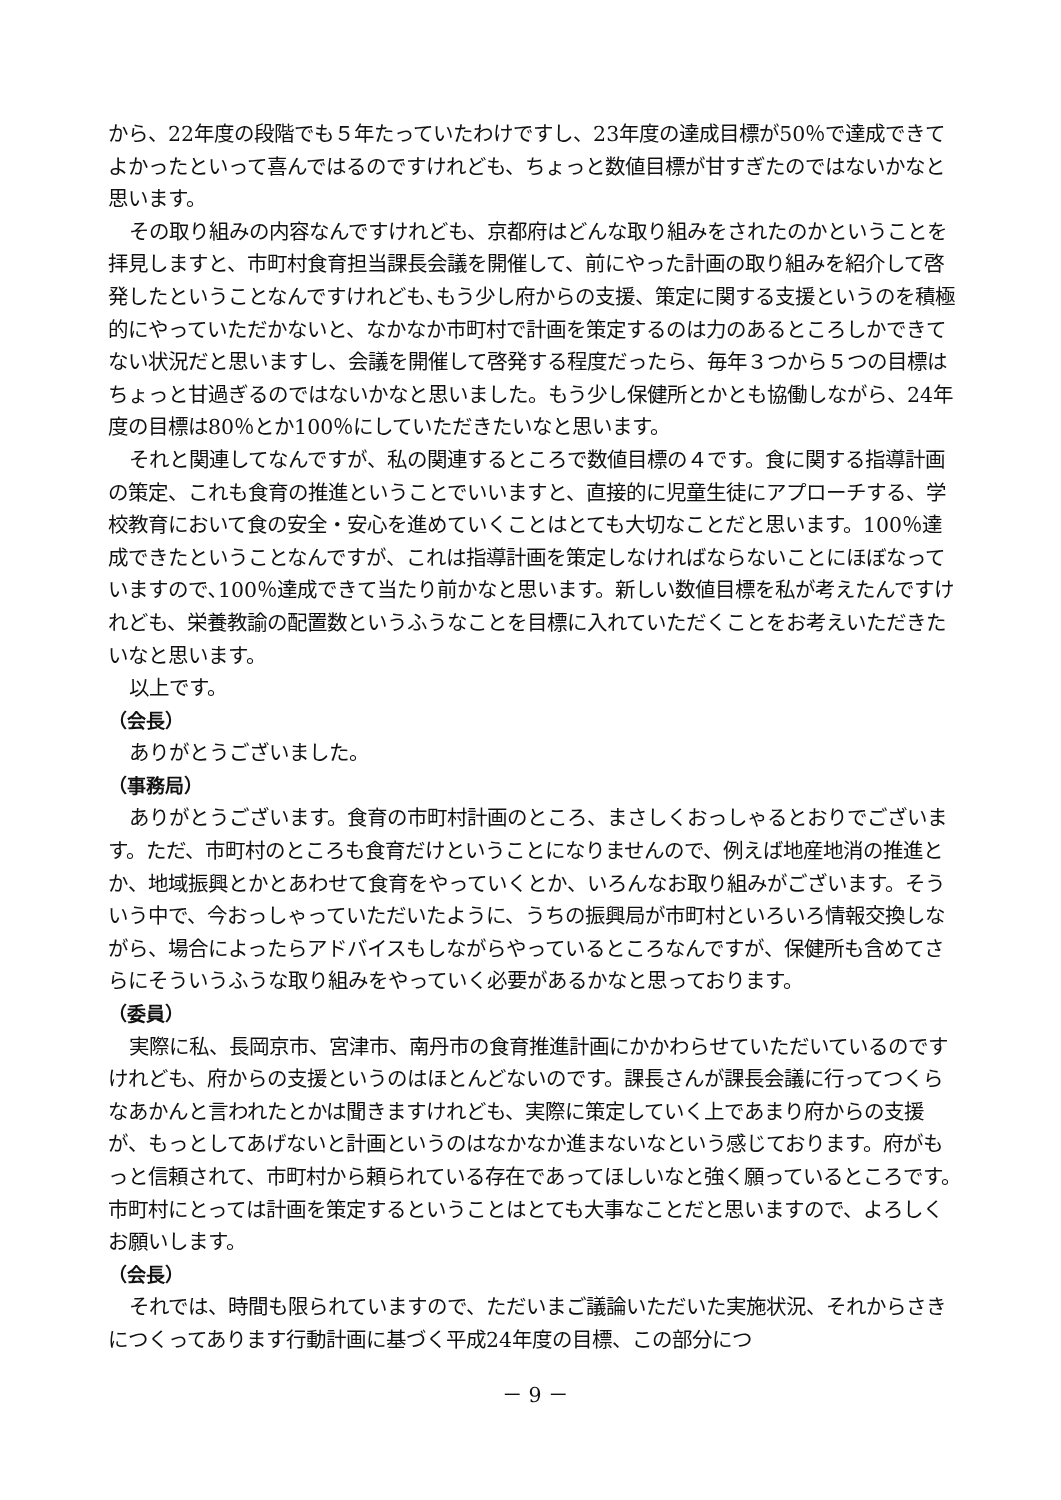から、22年度の段階でも５年たっていたわけですし、23年度の達成目標が50％で達成できてよかったといって喜んではるのですけれども、ちょっと数値目標が甘すぎたのではないかなと思います。
その取り組みの内容なんですけれども、京都府はどんな取り組みをされたのかということを拝見しますと、市町村食育担当課長会議を開催して、前にやった計画の取り組みを紹介して啓発したということなんですけれども､もう少し府からの支援、策定に関する支援というのを積極的にやっていただかないと、なかなか市町村で計画を策定するのは力のあるところしかできてない状況だと思いますし、会議を開催して啓発する程度だったら、毎年３つから５つの目標はちょっと甘過ぎるのではないかなと思いました。もう少し保健所とかとも協働しながら、24年度の目標は80％とか100％にしていただきたいなと思います。
それと関連してなんですが、私の関連するところで数値目標の４です。食に関する指導計画の策定、これも食育の推進ということでいいますと、直接的に児童生徒にアプローチする、学校教育において食の安全・安心を進めていくことはとても大切なことだと思います。100％達成できたということなんですが、これは指導計画を策定しなければならないことにほぼなっていますので､100％達成できて当たり前かなと思います。新しい数値目標を私が考えたんですけれども、栄養教諭の配置数というふうなことを目標に入れていただくことをお考えいただきたいなと思います。
以上です。
（会長）
ありがとうございました。
（事務局）
ありがとうございます。食育の市町村計画のところ、まさしくおっしゃるとおりでございます。ただ、市町村のところも食育だけということになりませんので、例えば地産地消の推進とか、地域振興とかとあわせて食育をやっていくとか、いろんなお取り組みがございます。そういう中で、今おっしゃっていただいたように、うちの振興局が市町村といろいろ情報交換しながら、場合によったらアドバイスもしながらやっているところなんですが、保健所も含めてさらにそういうふうな取り組みをやっていく必要があるかなと思っております。
（委員）
実際に私、長岡京市、宮津市、南丹市の食育推進計画にかかわらせていただいているのですけれども、府からの支援というのはほとんどないのです。課長さんが課長会議に行ってつくらなあかんと言われたとかは聞きますけれども、実際に策定していく上であまり府からの支援が、もっとしてあげないと計画というのはなかなか進まないなという感じております。府がもっと信頼されて、市町村から頼られている存在であってほしいなと強く願っているところです。市町村にとっては計画を策定するということはとても大事なことだと思いますので、よろしくお願いします。
（会長）
それでは、時間も限られていますので、ただいまご議論いただいた実施状況、それからさきにつくってあります行動計画に基づく平成24年度の目標、この部分につ
－ 9 －